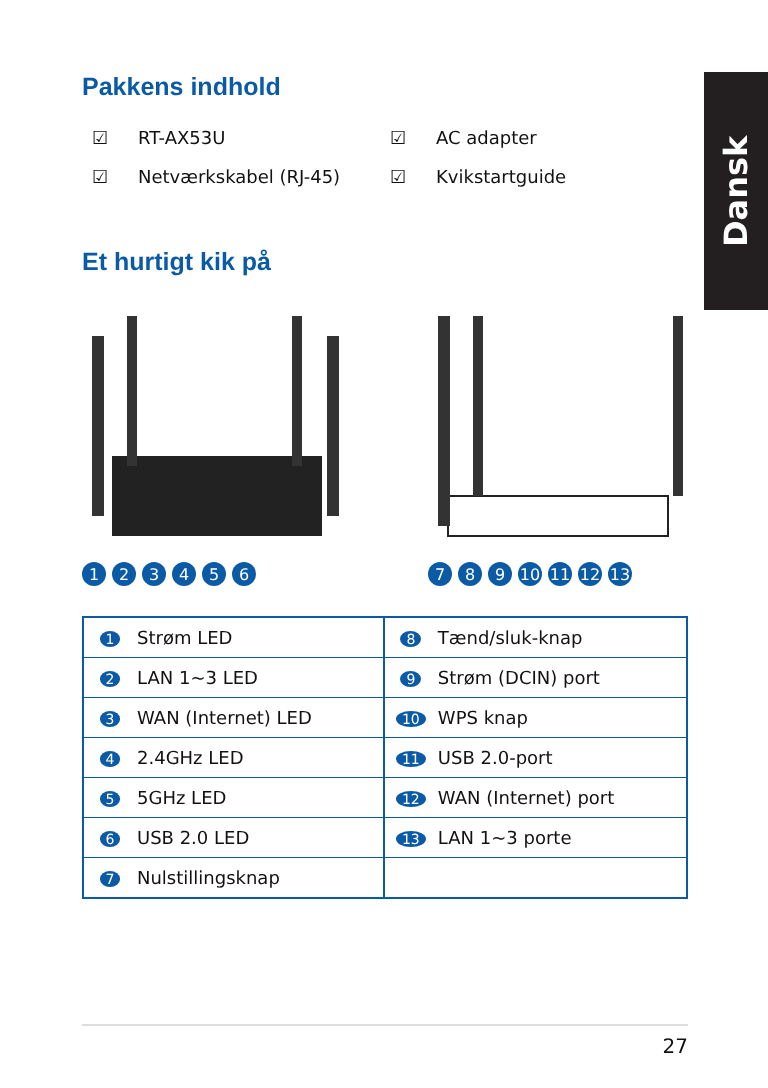Dansk
Pakkens indhold
☑ RT-AX53U ☑ AC adapter ☑ Netværkskabel (RJ-45) ☑ Kvikstartguide
Et hurtigt kik på
123456
789 10 11 12 13
| 1 | Strøm LED | 8 | Tænd/sluk-knap |
| 2 | LAN 1~3 LED | 9 | Strøm (DCIN) port |
| 3 | WAN (Internet) LED | 10 | WPS knap |
| 4 | 2.4GHz LED | 11 | USB 2.0-port |
| 5 | 5GHz LED | 12 | WAN (Internet) port |
| 6 | USB 2.0 LED | 13 | LAN 1~3 porte |
| 7 | Nulstillingsknap | | |
27